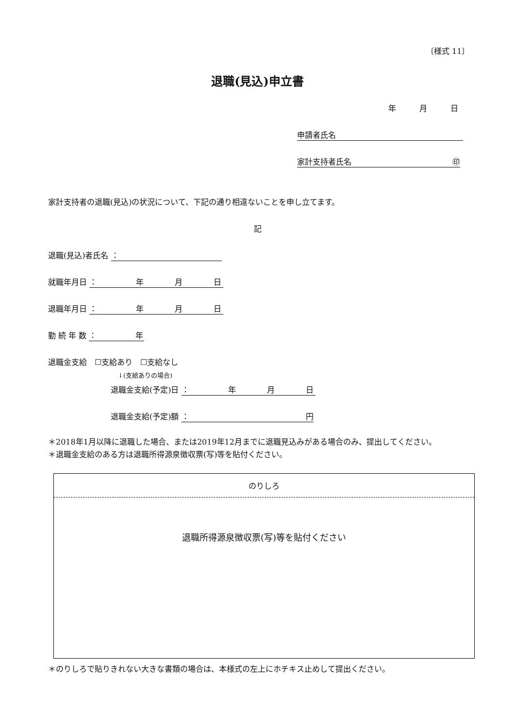〔様式 11〕
退職(見込)申立書
年　　　月　　　日
申請者氏名
家計支持者氏名 ㊞
家計支持者の退職(見込)の状況について、下記の通り相違ないことを申し立てます。
記
退職(見込)者氏名 ：
就職年月日 ：　　　　　年　　　　月　　　　日
退職年月日 ：　　　　　年　　　　月　　　　日
勤 続 年 数 ：　　　　　年
退職金支給　☐支給あり　☐支給なし
↓(支給ありの場合)
退職金支給(予定)日 ：　　　　　年　　　　月　　　　日
退職金支給(予定)額 ： 円
＊2018年1月以降に退職した場合、または2019年12月までに退職見込みがある場合のみ、提出してください。
＊退職金支給のある方は退職所得源泉徴収票(写)等を貼付ください。
のりしろ
退職所得源泉徴収票(写)等を貼付ください
＊のりしろで貼りきれない大きな書類の場合は、本様式の左上にホチキス止めして提出ください。